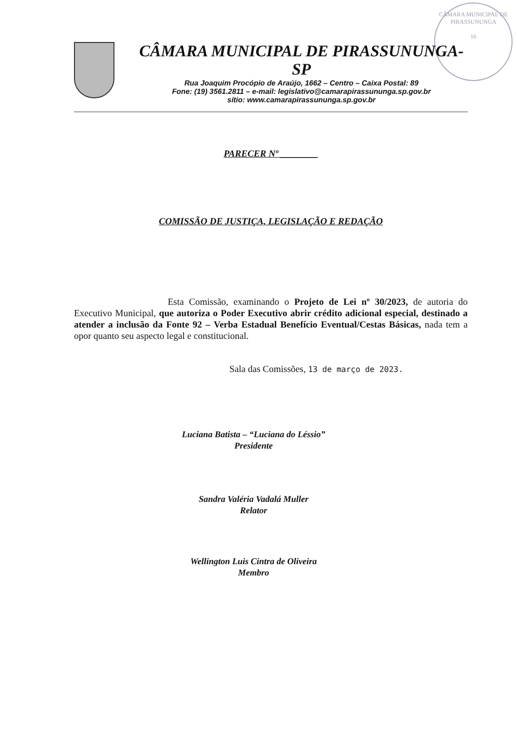CÂMARA MUNICIPAL DE PIRASSUNUNGA
16
CÂMARA MUNICIPAL DE PIRASSUNUNGA-SP
Rua Joaquim Procópio de Araújo, 1662 – Centro – Caixa Postal: 89
Fone: (19) 3561.2811 – e-mail: legislativo@camarapirassununga.sp.gov.br
sítio: www.camarapirassununga.sp.gov.br
PARECER Nº ________
COMISSÃO DE JUSTIÇA, LEGISLAÇÃO E REDAÇÃO
Esta Comissão, examinando o Projeto de Lei nº 30/2023, de autoria do Executivo Municipal, que autoriza o Poder Executivo abrir crédito adicional especial, destinado a atender a inclusão da Fonte 92 – Verba Estadual Benefício Eventual/Cestas Básicas, nada tem a opor quanto seu aspecto legal e constitucional.
Sala das Comissões, 13 de março de 2023.
Luciana Batista – “Luciana do Léssio”
Presidente
Sandra Valéria Vadalá Muller
Relator
Wellington Luis Cintra de Oliveira
Membro